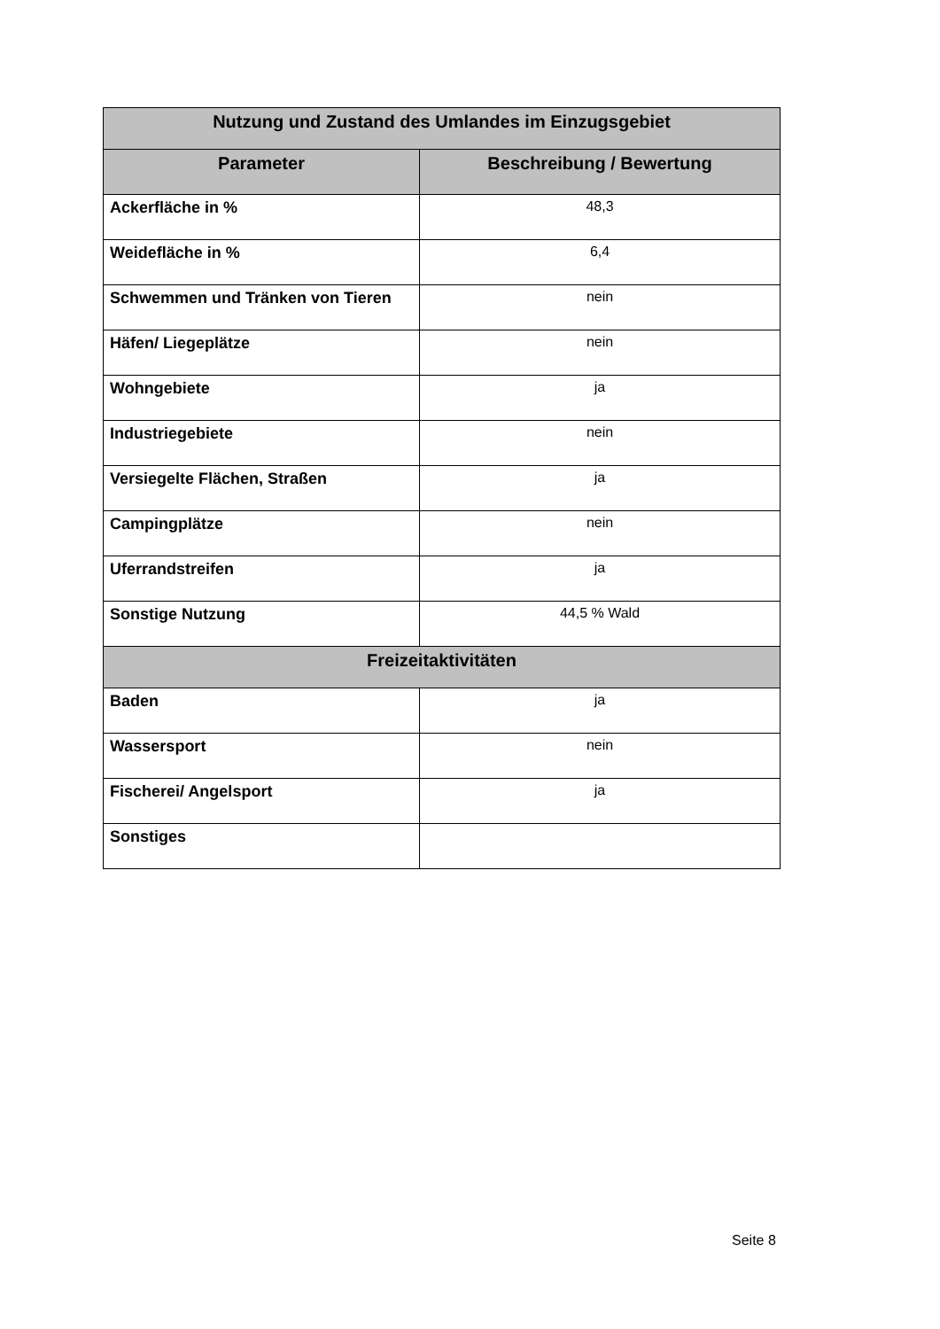| Nutzung und Zustand des Umlandes im Einzugsgebiet | |
| --- | --- |
| Parameter | Beschreibung / Bewertung |
| Ackerfläche in % | 48,3 |
| Weidefläche in % | 6,4 |
| Schwemmen und Tränken von Tieren | nein |
| Häfen/ Liegeplätze | nein |
| Wohngebiete | ja |
| Industriegebiete | nein |
| Versiegelte Flächen, Straßen | ja |
| Campingplätze | nein |
| Uferrandstreifen | ja |
| Sonstige Nutzung | 44,5 % Wald |
| Freizeitaktivitäten | |
| Baden | ja |
| Wassersport | nein |
| Fischerei/ Angelsport | ja |
| Sonstiges | |
Seite 8